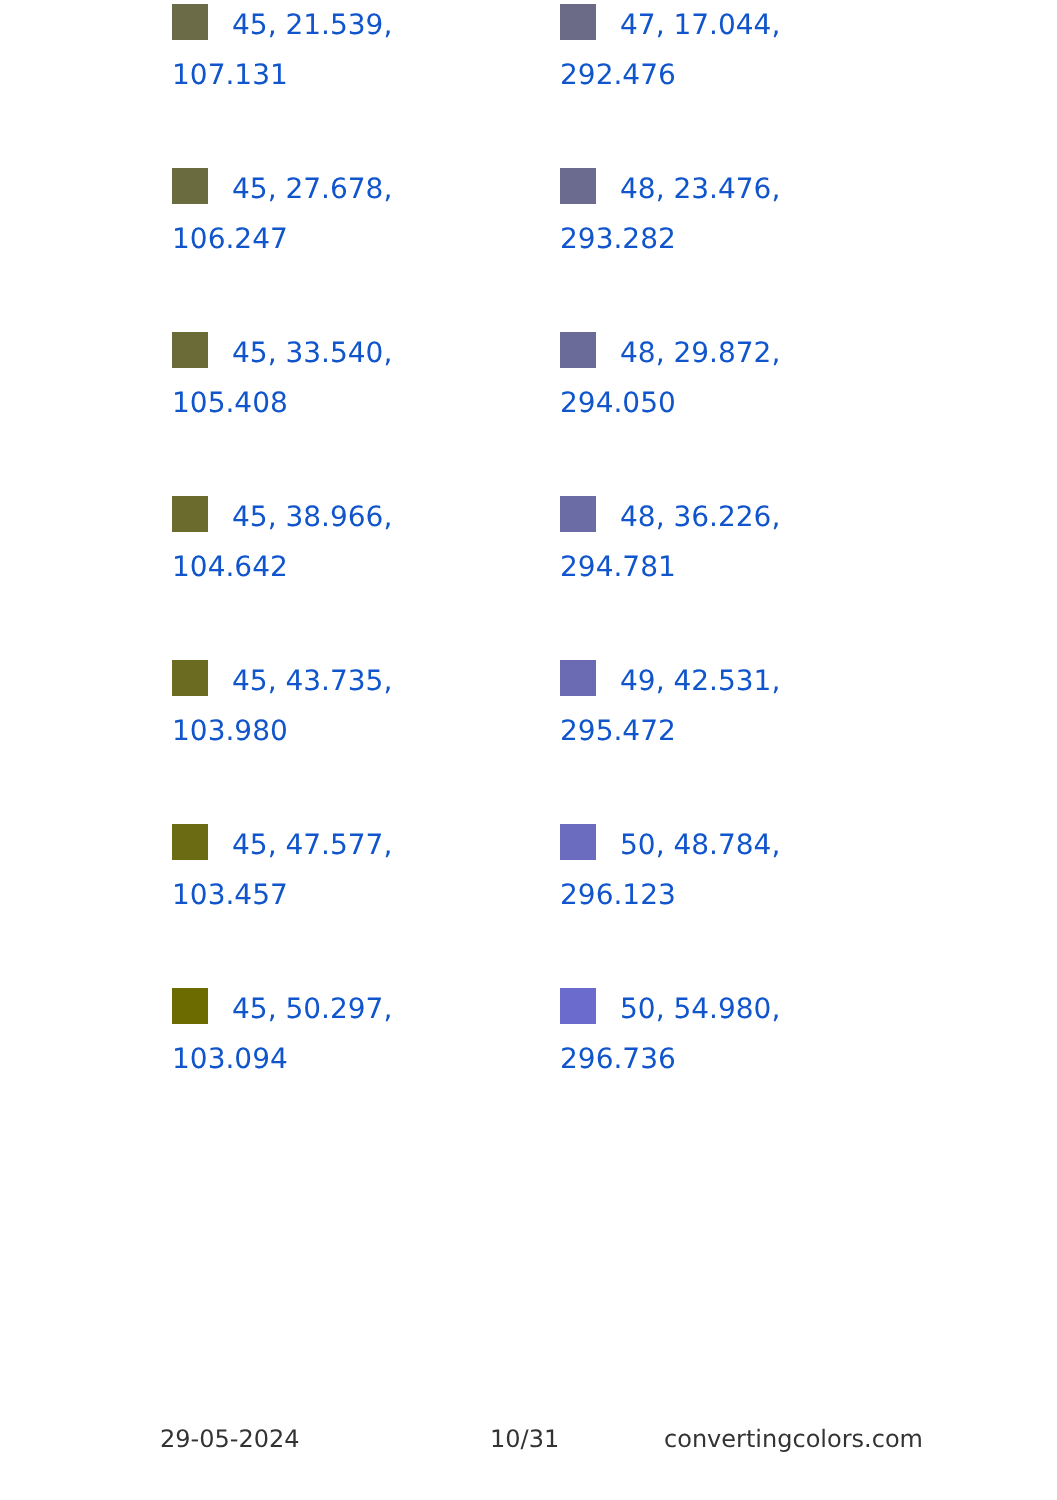45, 21.539, 107.131
47, 17.044, 292.476
45, 27.678, 106.247
48, 23.476, 293.282
45, 33.540, 105.408
48, 29.872, 294.050
45, 38.966, 104.642
48, 36.226, 294.781
45, 43.735, 103.980
49, 42.531, 295.472
45, 47.577, 103.457
50, 48.784, 296.123
45, 50.297, 103.094
50, 54.980, 296.736
29-05-2024 10/31 convertingcolors.com